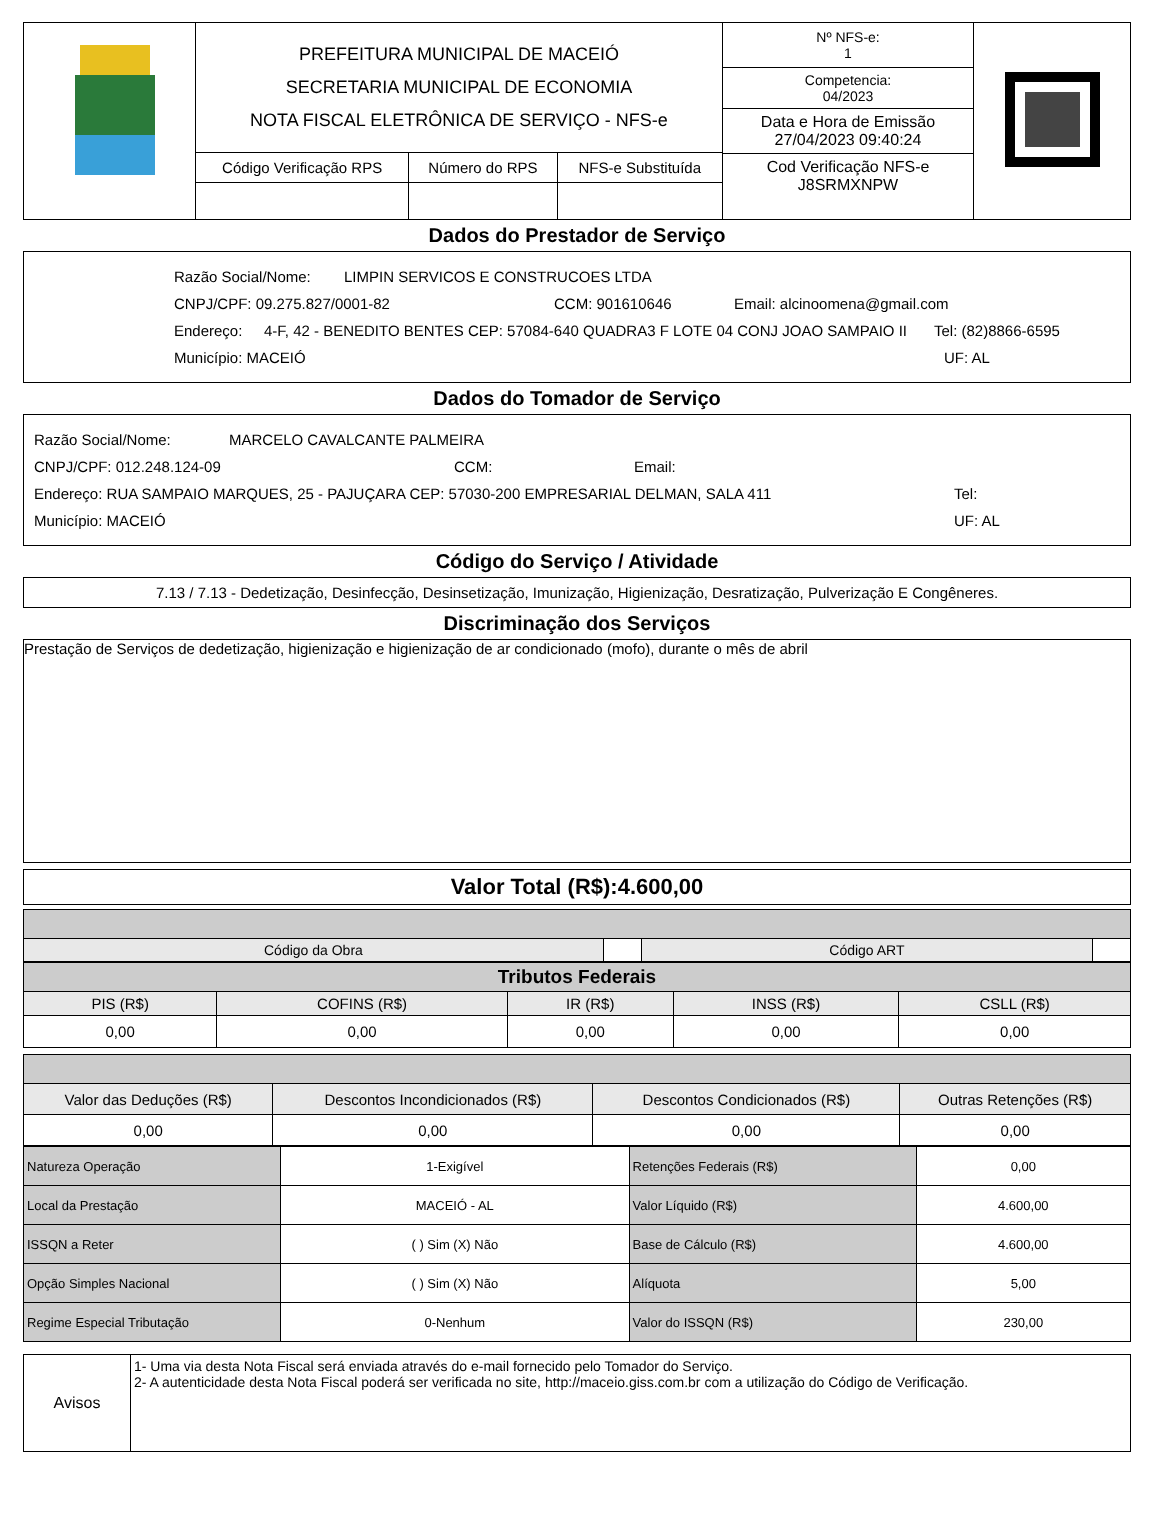| | PREFEITURA MUNICIPAL DE MACEIÓ SECRETARIA MUNICIPAL DE ECONOMIA NOTA FISCAL ELETRÔNICA DE SERVIÇO - NFS-e | | | Nº NFS-e: 1 Competencia: 04/2023 Data e Hora de Emissão 27/04/2023 09:40:24 Cod Verificação NFS-e J8SRMXNPW | |
| | Código Verificação RPS | Número do RPS | NFS-e Substituída | | |
Dados do Prestador de Serviço
Razão Social/Nome: LIMPIN SERVICOS E CONSTRUCOES LTDA
CNPJ/CPF: 09.275.827/0001-82 CCM: 901610646 Email: alcinoomena@gmail.com
Endereço: 4-F, 42 - BENEDITO BENTES CEP: 57084-640 QUADRA3 F LOTE 04 CONJ JOAO SAMPAIO II Tel: (82)8866-6595
Município: MACEIÓ UF: AL
Dados do Tomador de Serviço
Razão Social/Nome: MARCELO CAVALCANTE PALMEIRA
CNPJ/CPF: 012.248.124-09 CCM: Email:
Endereço: RUA SAMPAIO MARQUES, 25 - PAJUÇARA CEP: 57030-200 EMPRESARIAL DELMAN, SALA 411 Tel:
Município: MACEIÓ UF: AL
Código do Serviço / Atividade
7.13 / 7.13 - Dedetização, Desinfecção, Desinsetização, Imunização, Higienização, Desratização, Pulverização E Congêneres.
Discriminação dos Serviços
Prestação de Serviços de dedetização, higienização e higienização de ar condicionado (mofo), durante o mês de abril
Valor Total (R$):4.600,00
| Código da Obra | | Código ART | |
| Tributos Federais | | | | |
| PIS (R$) | COFINS (R$) | IR (R$) | INSS (R$) | CSLL (R$) |
| 0,00 | 0,00 | 0,00 | 0,00 | 0,00 |
| Valor das Deduções (R$) | Descontos Incondicionados (R$) | Descontos Condicionados (R$) | Outras Retenções (R$) |
| 0,00 | 0,00 | 0,00 | 0,00 |
| Natureza Operação | 1-Exigível | Retenções Federais (R$) | 0,00 |
| Local da Prestação | MACEIÓ - AL | Valor Líquido (R$) | 4.600,00 |
| ISSQN a Reter | ( ) Sim (X) Não | Base de Cálculo (R$) | 4.600,00 |
| Opção Simples Nacional | ( ) Sim (X) Não | Alíquota | 5,00 |
| Regime Especial Tributação | 0-Nenhum | Valor do ISSQN (R$) | 230,00 |
| Avisos | 1- Uma via desta Nota Fiscal será enviada através do e-mail fornecido pelo Tomador do Serviço. 2- A autenticidade desta Nota Fiscal poderá ser verificada no site, http://maceio.giss.com.br com a utilização do Código de Verificação. |